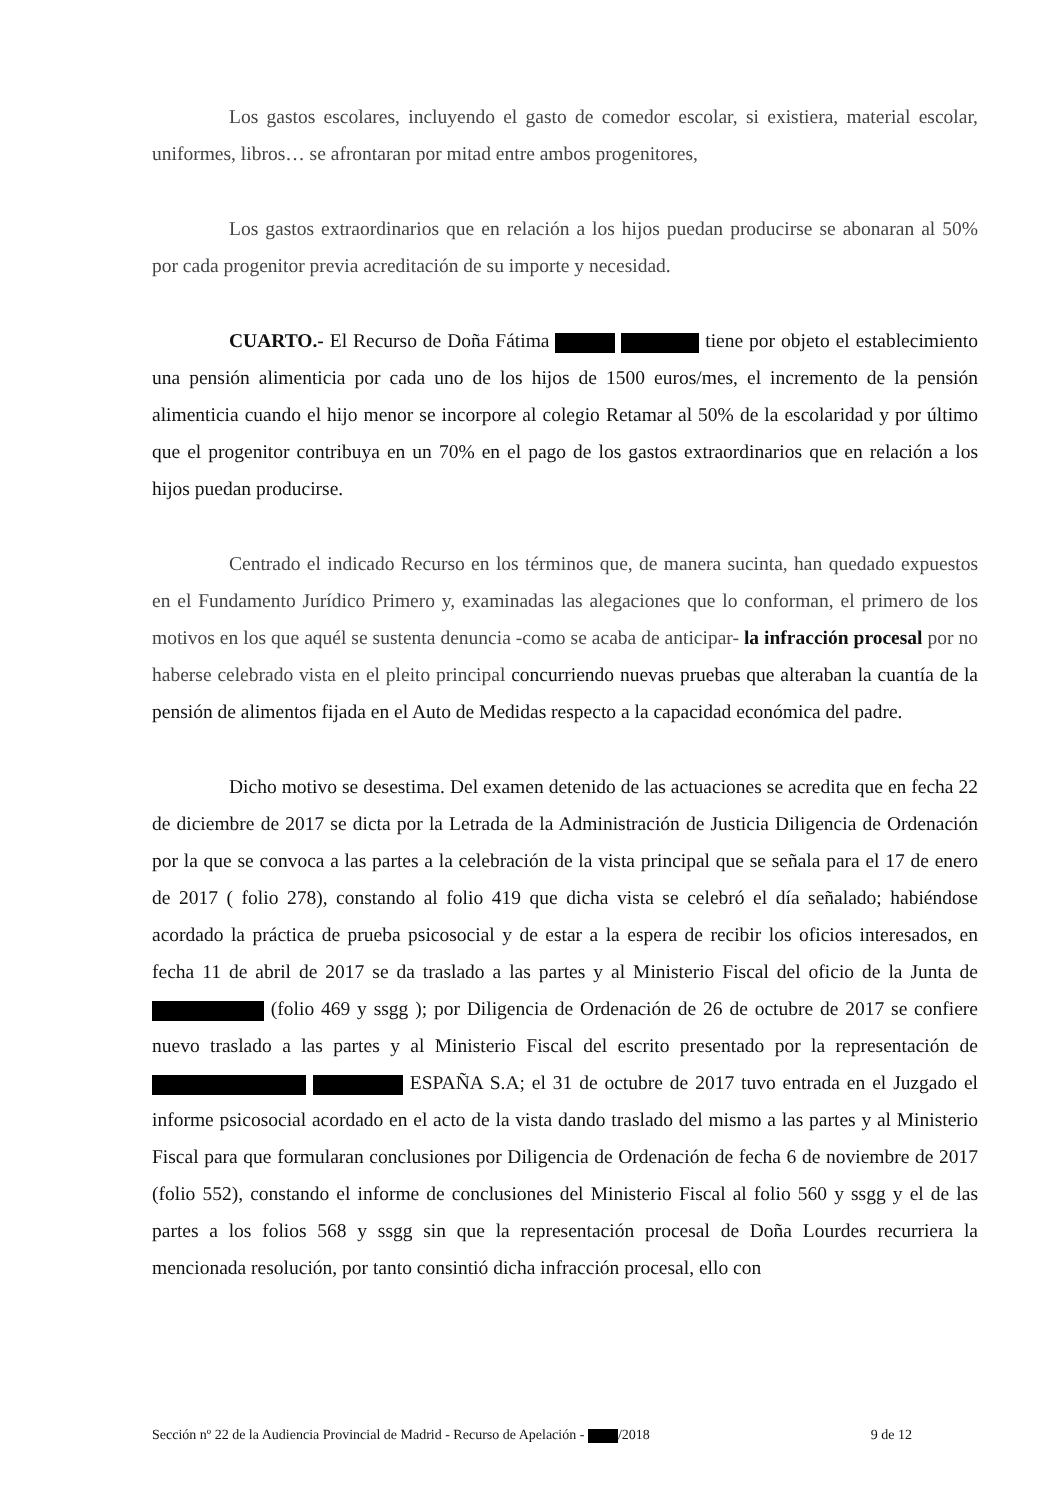Los gastos escolares, incluyendo el gasto de comedor escolar, si existiera, material escolar, uniformes, libros… se afrontaran por mitad entre ambos progenitores,
Los gastos extraordinarios que en relación a los hijos puedan producirse se abonaran al 50% por cada progenitor previa acreditación de su importe y necesidad.
CUARTO.- El Recurso de Doña Fátima tiene por objeto el establecimiento una pensión alimenticia por cada uno de los hijos de 1500 euros/mes, el incremento de la pensión alimenticia cuando el hijo menor se incorpore al colegio Retamar al 50% de la escolaridad y por último que el progenitor contribuya en un 70% en el pago de los gastos extraordinarios que en relación a los hijos puedan producirse.
Centrado el indicado Recurso en los términos que, de manera sucinta, han quedado expuestos en el Fundamento Jurídico Primero y, examinadas las alegaciones que lo conforman, el primero de los motivos en los que aquél se sustenta denuncia -como se acaba de anticipar- la infracción procesal por no haberse celebrado vista en el pleito principal concurriendo nuevas pruebas que alteraban la cuantía de la pensión de alimentos fijada en el Auto de Medidas respecto a la capacidad económica del padre.
Dicho motivo se desestima. Del examen detenido de las actuaciones se acredita que en fecha 22 de diciembre de 2017 se dicta por la Letrada de la Administración de Justicia Diligencia de Ordenación por la que se convoca a las partes a la celebración de la vista principal que se señala para el 17 de enero de 2017 ( folio 278), constando al folio 419 que dicha vista se celebró el día señalado; habiéndose acordado la práctica de prueba psicosocial y de estar a la espera de recibir los oficios interesados, en fecha 11 de abril de 2017 se da traslado a las partes y al Ministerio Fiscal del oficio de la Junta de (folio 469 y ssgg ); por Diligencia de Ordenación de 26 de octubre de 2017 se confiere nuevo traslado a las partes y al Ministerio Fiscal del escrito presentado por la representación de ESPAÑA S.A; el 31 de octubre de 2017 tuvo entrada en el Juzgado el informe psicosocial acordado en el acto de la vista dando traslado del mismo a las partes y al Ministerio Fiscal para que formularan conclusiones por Diligencia de Ordenación de fecha 6 de noviembre de 2017 (folio 552), constando el informe de conclusiones del Ministerio Fiscal al folio 560 y ssgg y el de las partes a los folios 568 y ssgg sin que la representación procesal de Doña Lourdes recurriera la mencionada resolución, por tanto consintió dicha infracción procesal, ello con
Sección nº 22 de la Audiencia Provincial de Madrid - Recurso de Apelación - /2018 9 de 12